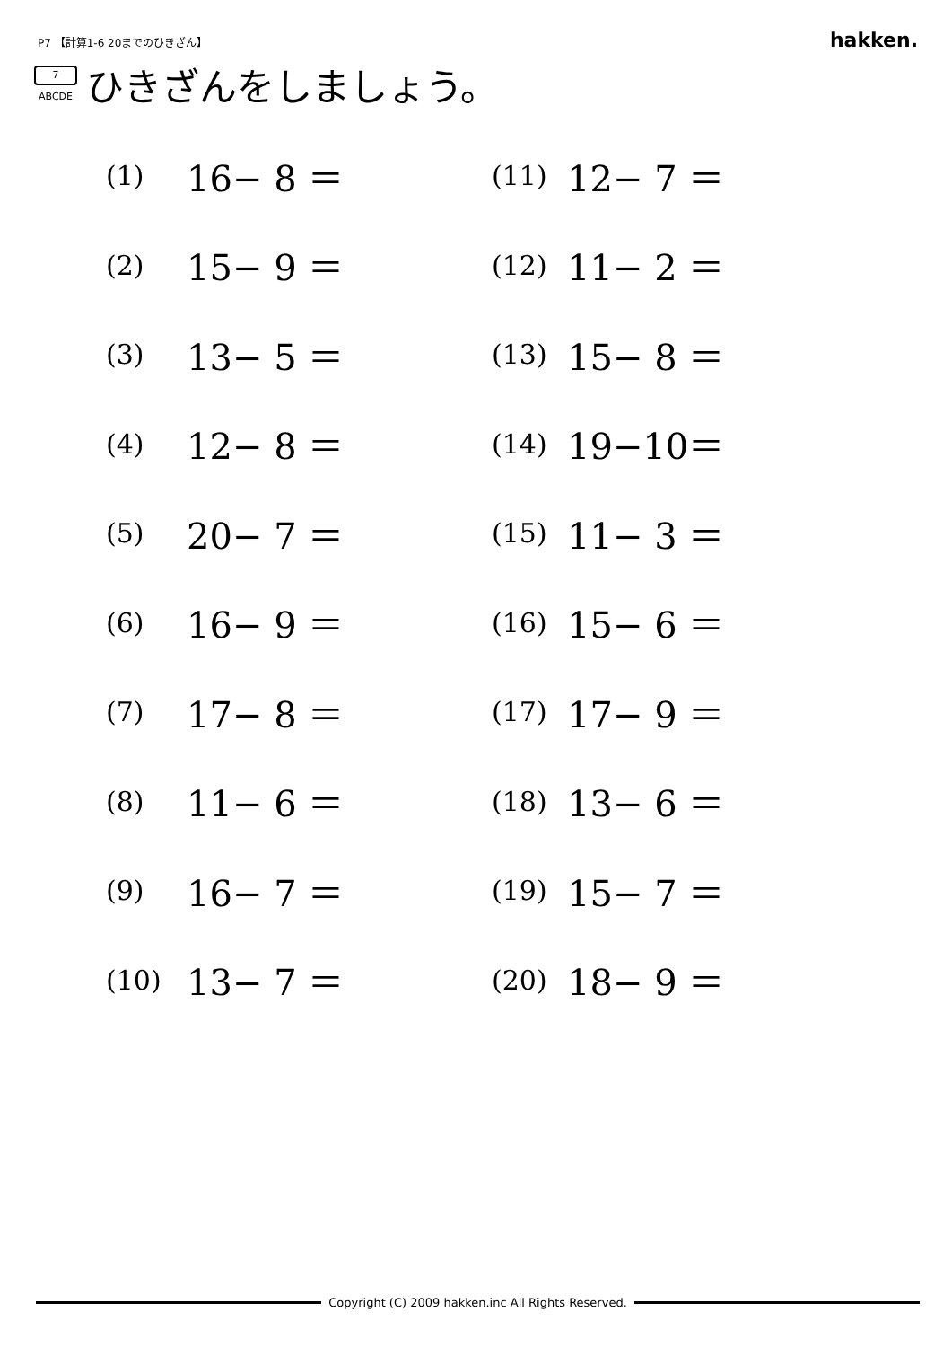P7 【計算1-6 20までのひきざん】
hakken.
7
ABCDE
ひきざんをしましょう。
| (1) | 16− 8 ＝ | (11) | 12− 7 ＝ |
| (2) | 15− 9 ＝ | (12) | 11− 2 ＝ |
| (3) | 13− 5 ＝ | (13) | 15− 8 ＝ |
| (4) | 12− 8 ＝ | (14) | 19−10＝ |
| (5) | 20− 7 ＝ | (15) | 11− 3 ＝ |
| (6) | 16− 9 ＝ | (16) | 15− 6 ＝ |
| (7) | 17− 8 ＝ | (17) | 17− 9 ＝ |
| (8) | 11− 6 ＝ | (18) | 13− 6 ＝ |
| (9) | 16− 7 ＝ | (19) | 15− 7 ＝ |
| (10) | 13− 7 ＝ | (20) | 18− 9 ＝ |
Copyright (C) 2009 hakken.inc All Rights Reserved.